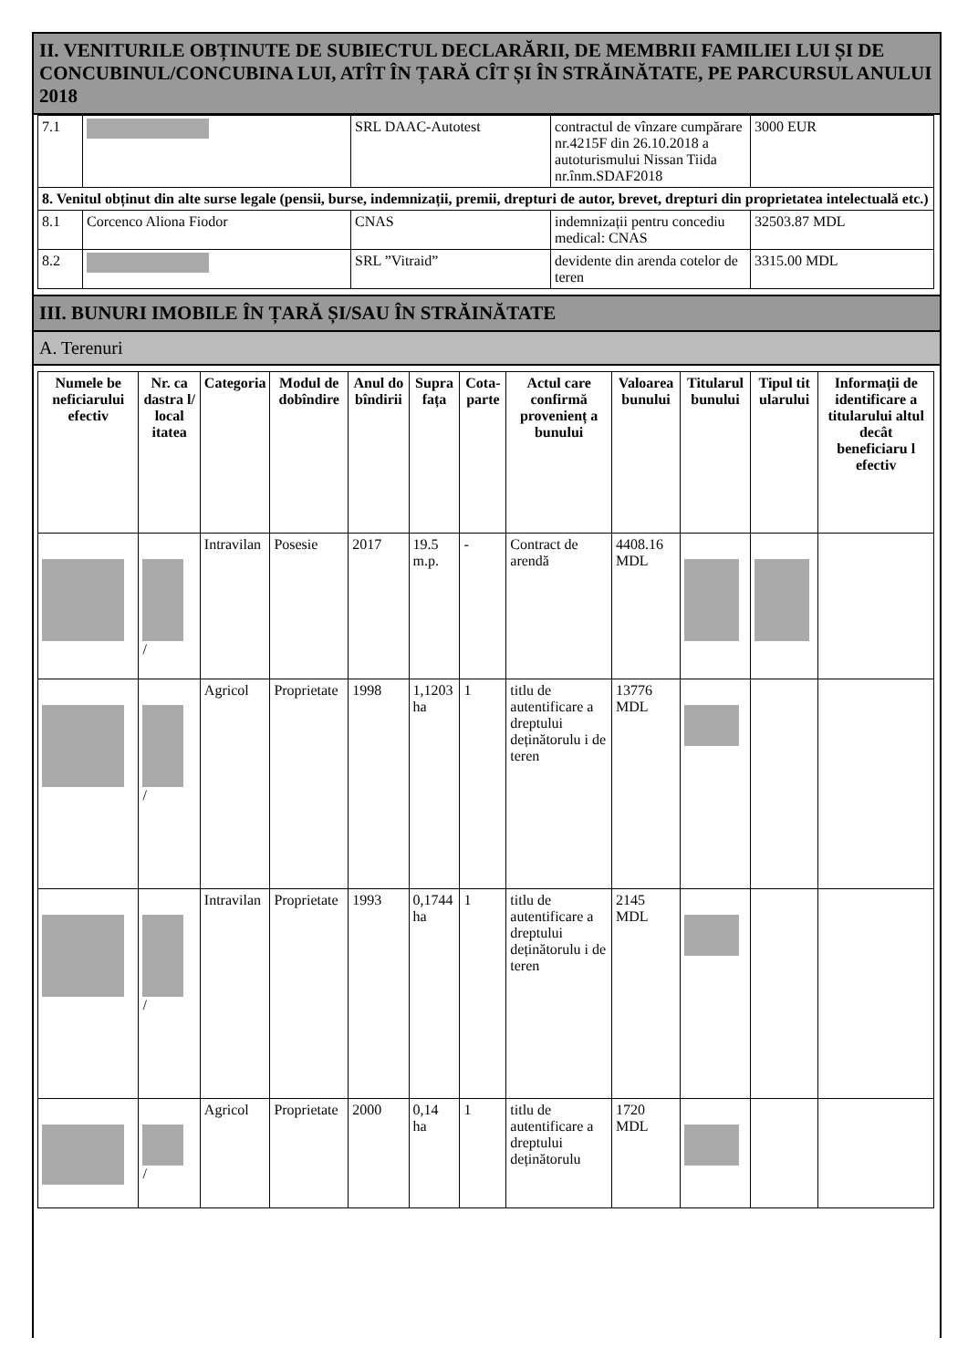II. VENITURILE OBȚINUTE DE SUBIECTUL DECLARĂRII, DE MEMBRII FAMILIEI LUI ȘI DE CONCUBINUL/CONCUBINA LUI, ATÎT ÎN ȚARĂ CÎT ȘI ÎN STRĂINĂTATE, PE PARCURSUL ANULUI 2018
| 7.1 | | SRL DAAC-Autotest | contractul de vînzare cumpărare nr.4215F din 26.10.2018 a autoturismului Nissan Tiida nr.înm.SDAF2018 | 3000 EUR |
| 8. Venitul obținut din alte surse legale (pensii, burse, indemnizații, premii, drepturi de autor, brevet, drepturi din proprietatea intelectuală etc.) | | | | |
| 8.1 | Corcenco Aliona Fiodor | CNAS | indemnizații pentru concediu medical: CNAS | 32503.87 MDL |
| 8.2 | | SRL ”Vitraid” | devidente din arenda cotelor de teren | 3315.00 MDL |
III. BUNURI IMOBILE ÎN ȚARĂ ȘI/SAU ÎN STRĂINĂTATE
A. Terenuri
| Numele be neficiarului efectiv | Nr. ca dastra l/ local itatea | Categoria | Modul de dobîndire | Anul do bîndirii | Supra fața | Cota-parte | Actul care confirmă provenienț a bunului | Valoarea bunului | Titularul bunului | Tipul tit ularului | Informații de identificare a titularului altul decât beneficiaru l efectiv |
| --- | --- | --- | --- | --- | --- | --- | --- | --- | --- | --- | --- |
| | / | Intravilan | Posesie | 2017 | 19.5 m.p. | - | Contract de arendă | 4408.16 MDL | | | |
| | / | Agricol | Proprietate | 1998 | 1,1203 ha | 1 | titlu de autentificare a dreptului deținătorulu i de teren | 13776 MDL | | | |
| | / | Intravilan | Proprietate | 1993 | 0,1744 ha | 1 | titlu de autentificare a dreptului deținătorulu i de teren | 2145 MDL | | | |
| | / | Agricol | Proprietate | 2000 | 0,14 ha | 1 | titlu de autentificare a dreptului deținătorulu | 1720 MDL | | | |